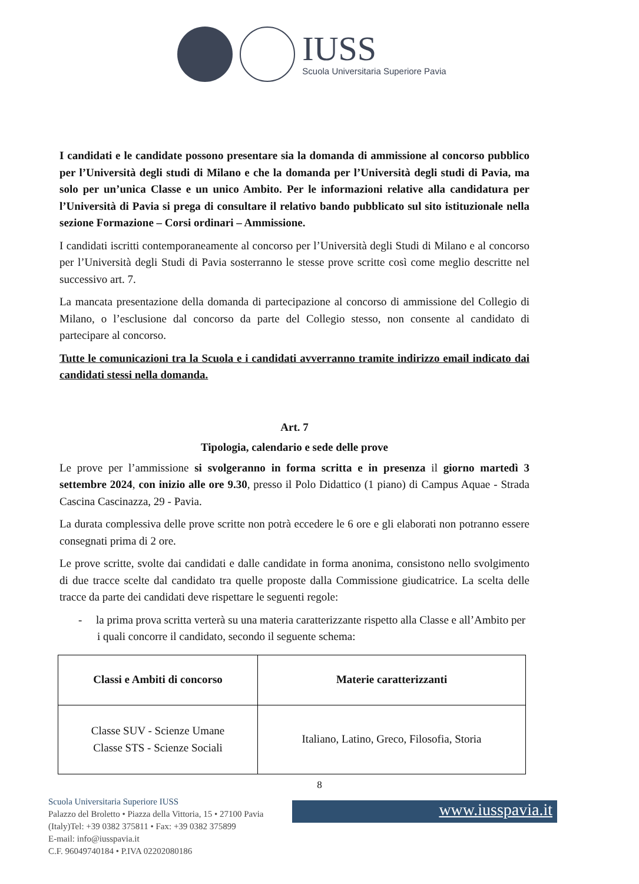IUSS
Scuola Universitaria Superiore Pavia
I candidati e le candidate possono presentare sia la domanda di ammissione al concorso pubblico per l’Università degli studi di Milano e che la domanda per l’Università degli studi di Pavia, ma solo per un’unica Classe e un unico Ambito. Per le informazioni relative alla candidatura per l’Università di Pavia si prega di consultare il relativo bando pubblicato sul sito istituzionale nella sezione Formazione – Corsi ordinari – Ammissione.
I candidati iscritti contemporaneamente al concorso per l’Università degli Studi di Milano e al concorso per l’Università degli Studi di Pavia sosterranno le stesse prove scritte così come meglio descritte nel successivo art. 7.
La mancata presentazione della domanda di partecipazione al concorso di ammissione del Collegio di Milano, o l’esclusione dal concorso da parte del Collegio stesso, non consente al candidato di partecipare al concorso.
Tutte le comunicazioni tra la Scuola e i candidati avverranno tramite indirizzo email indicato dai candidati stessi nella domanda.
Art. 7
Tipologia, calendario e sede delle prove
Le prove per l’ammissione si svolgeranno in forma scritta e in presenza il giorno martedì 3 settembre 2024, con inizio alle ore 9.30, presso il Polo Didattico (1 piano) di Campus Aquae - Strada Cascina Cascinazza, 29 - Pavia.
La durata complessiva delle prove scritte non potrà eccedere le 6 ore e gli elaborati non potranno essere consegnati prima di 2 ore.
Le prove scritte, svolte dai candidati e dalle candidate in forma anonima, consistono nello svolgimento di due tracce scelte dal candidato tra quelle proposte dalla Commissione giudicatrice. La scelta delle tracce da parte dei candidati deve rispettare le seguenti regole:
- la prima prova scritta verterà su una materia caratterizzante rispetto alla Classe e all’Ambito per i quali concorre il candidato, secondo il seguente schema:
| Classi e Ambiti di concorso | Materie caratterizzanti |
| --- | --- |
| Classe SUV - Scienze Umane Classe STS - Scienze Sociali | Italiano, Latino, Greco, Filosofia, Storia |
8
Scuola Universitaria Superiore IUSS
Palazzo del Broletto • Piazza della Vittoria, 15 • 27100 Pavia
(Italy)Tel: +39 0382 375811 • Fax: +39 0382 375899
E-mail: info@iusspavia.it
C.F. 96049740184 • P.IVA 02202080186
www.iusspavia.it